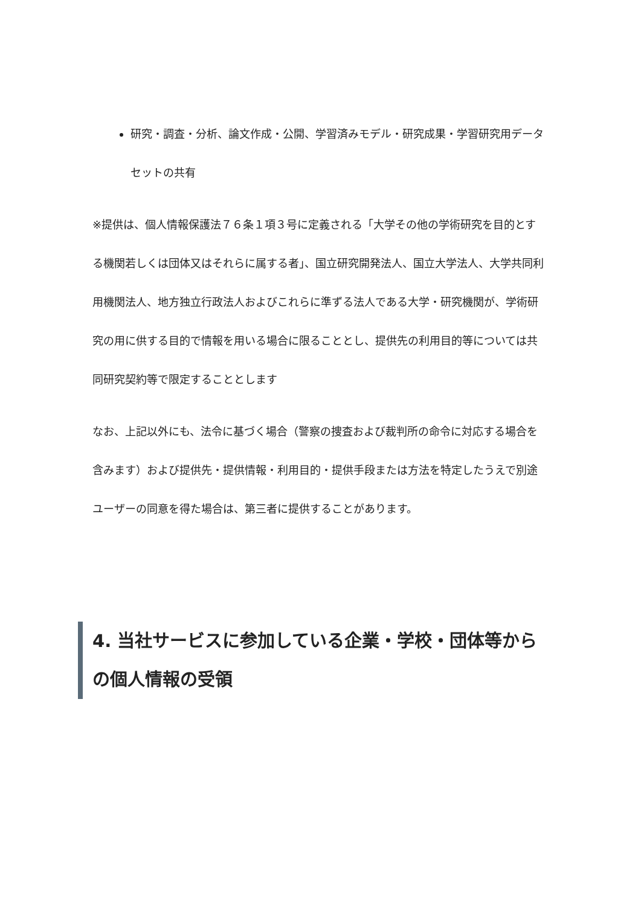研究・調査・分析、論文作成・公開、学習済みモデル・研究成果・学習研究用データセットの共有
※提供は、個人情報保護法７６条１項３号に定義される「大学その他の学術研究を目的とする機関若しくは団体又はそれらに属する者」、国立研究開発法人、国立大学法人、大学共同利用機関法人、地方独立行政法人およびこれらに準ずる法人である大学・研究機関が、学術研究の用に供する目的で情報を用いる場合に限ることとし、提供先の利用目的等については共同研究契約等で限定することとします
なお、上記以外にも、法令に基づく場合（警察の捜査および裁判所の命令に対応する場合を含みます）および提供先・提供情報・利用目的・提供手段または方法を特定したうえで別途ユーザーの同意を得た場合は、第三者に提供することがあります。
4. 当社サービスに参加している企業・学校・団体等からの個人情報の受領